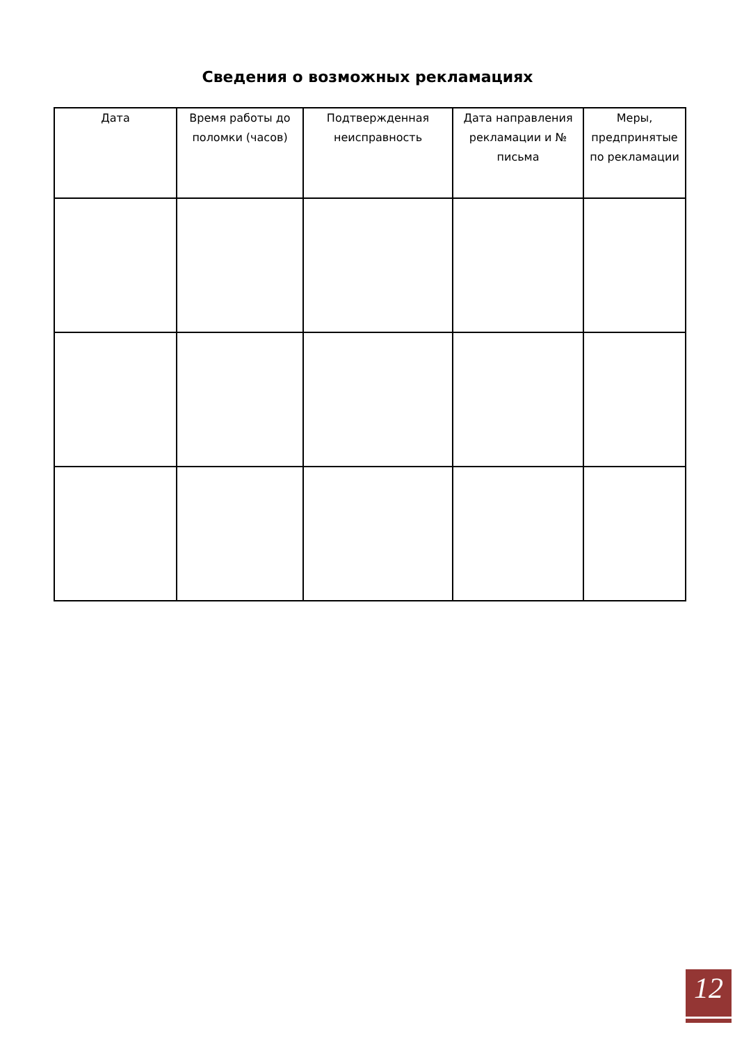Сведения о возможных рекламациях
| Дата | Время работы до поломки (часов) | Подтвержденная неисправность | Дата направления рекламации и № письма | Меры, предпринятые по рекламации |
| --- | --- | --- | --- | --- |
12